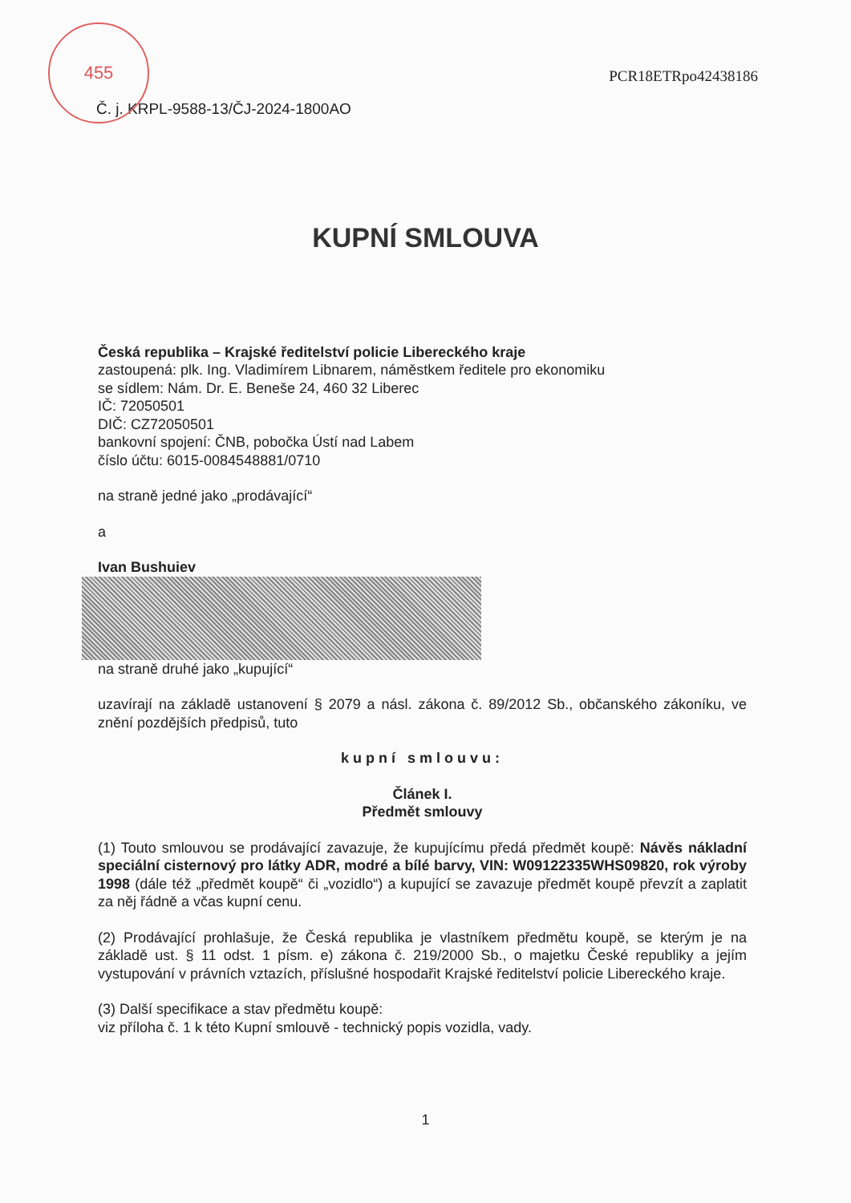455
PCR18ETRpo42438186
Č. j. KRPL-9588-13/ČJ-2024-1800AO
KUPNÍ SMLOUVA
Česká republika – Krajské ředitelství policie Libereckého kraje
zastoupená: plk. Ing. Vladimírem Libnarem, náměstkem ředitele pro ekonomiku
se sídlem: Nám. Dr. E. Beneše 24, 460 32 Liberec
IČ: 72050501
DIČ: CZ72050501
bankovní spojení: ČNB, pobočka Ústí nad Labem
číslo účtu: 6015-0084548881/0710
na straně jedné jako „prodávající“
a
Ivan Bushuiev
na straně druhé jako „kupující“
uzavírají na základě ustanovení § 2079 a násl. zákona č. 89/2012 Sb., občanského zákoníku, ve znění pozdějších předpisů, tuto
kupní smlouvu:
Článek I.
Předmět smlouvy
(1) Touto smlouvou se prodávající zavazuje, že kupujícímu předá předmět koupě: Návěs nákladní speciální cisternový pro látky ADR, modré a bílé barvy, VIN: W09122335WHS09820, rok výroby 1998 (dále též „předmět koupě“ či „vozidlo“) a kupující se zavazuje předmět koupě převzít a zaplatit za něj řádně a včas kupní cenu.
(2) Prodávající prohlašuje, že Česká republika je vlastníkem předmětu koupě, se kterým je na základě ust. § 11 odst. 1 písm. e) zákona č. 219/2000 Sb., o majetku České republiky a jejím vystupování v právních vztazích, příslušné hospodařit Krajské ředitelství policie Libereckého kraje.
(3) Další specifikace a stav předmětu koupě:
viz příloha č. 1 k této Kupní smlouvě - technický popis vozidla, vady.
1